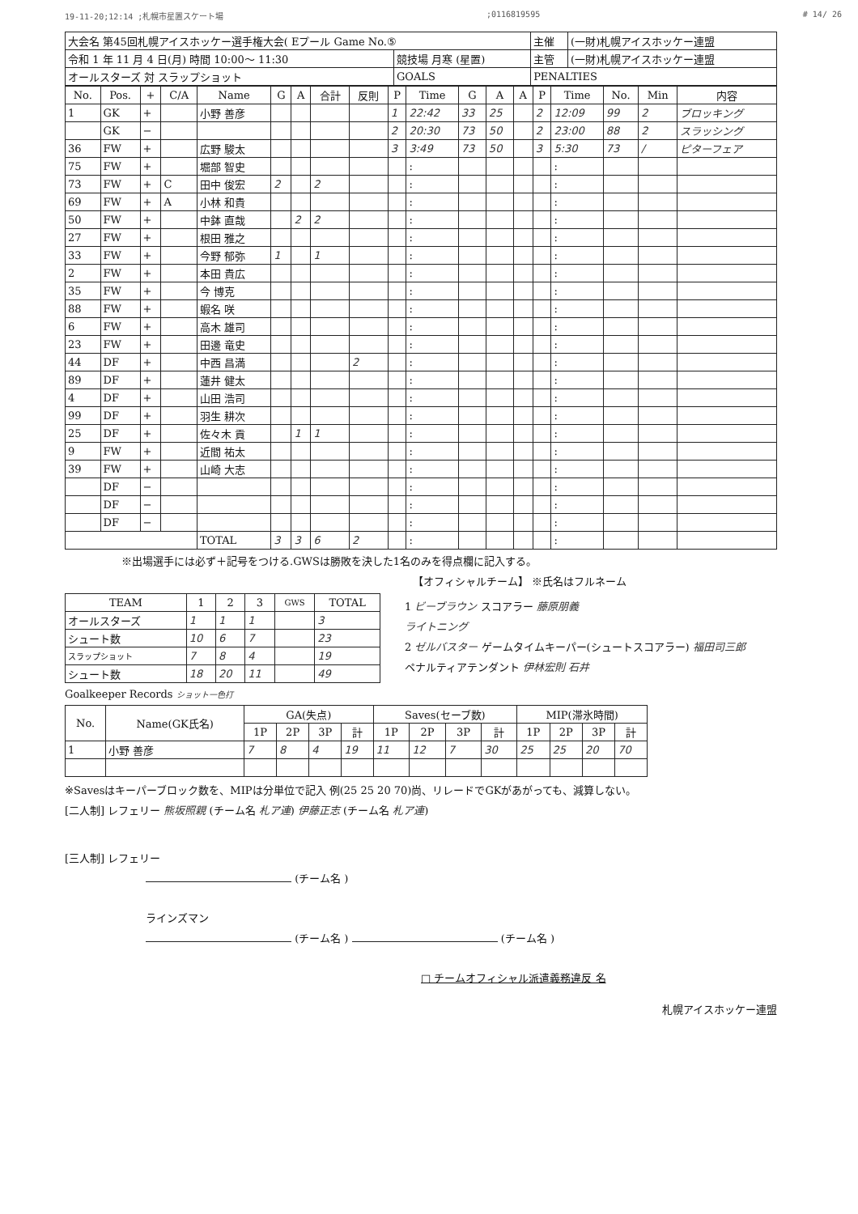19-11-20;12:14 ;札幌市星置スケート場;0116819595 # 14/ 26
| 大会名 第45回札幌アイスホッケー選手権大会( Eプール Game No.⑤ | | 主催 | (一財)札幌アイスホッケー連盟 |
| 令和 1 年 11 月 4 日(月) 時間 10:00～ 11:30 | 競技場 月寒 (星置) | 主管 | (一財)札幌アイスホッケー連盟 |
| オールスターズ 対 スラップショット | GOALS | PENALTIES | |
| No. | Pos. | + | C/A | Name | G | A | 合計 | 反則 | P | Time | G | A | A | P | Time | No. | Min | 内容 |
| --- | --- | --- | --- | --- | --- | --- | --- | --- | --- | --- | --- | --- | --- | --- | --- | --- | --- | --- |
| 1 | GK | + | | 小野 善彦 | | | | | 1 | 22:42 | 33 | 25 | | 2 | 12:09 | 99 | 2 | ブロッキング |
| | GK | − | | | | | | | 2 | 20:30 | 73 | 50 | | 2 | 23:00 | 88 | 2 | スラッシング |
| 36 | FW | + | | 広野 駿太 | | | | | 3 | 3:49 | 73 | 50 | | 3 | 5:30 | 73 | / | ピターフェア |
| 75 | FW | + | | 堀部 智史 | | | | | | : | | | | | : | | | |
| 73 | FW | + | C | 田中 俊宏 | 2 | | 2 | | | : | | | | | : | | | |
| 69 | FW | + | A | 小林 和貴 | | | | | | : | | | | | : | | | |
| 50 | FW | + | | 中鉢 直哉 | | 2 | 2 | | | : | | | | | : | | | |
| 27 | FW | + | | 根田 雅之 | | | | | | : | | | | | : | | | |
| 33 | FW | + | | 今野 郁弥 | 1 | | 1 | | | : | | | | | : | | | |
| 2 | FW | + | | 本田 貴広 | | | | | | : | | | | | : | | | |
| 35 | FW | + | | 今 博克 | | | | | | : | | | | | : | | | |
| 88 | FW | + | | 蝦名 咲 | | | | | | : | | | | | : | | | |
| 6 | FW | + | | 高木 雄司 | | | | | | : | | | | | : | | | |
| 23 | FW | + | | 田邊 竜史 | | | | | | : | | | | | : | | | |
| 44 | DF | + | | 中西 昌満 | | | | 2 | | : | | | | | : | | | |
| 89 | DF | + | | 蓮井 健太 | | | | | | : | | | | | : | | | |
| 4 | DF | + | | 山田 浩司 | | | | | | : | | | | | : | | | |
| 99 | DF | + | | 羽生 耕次 | | | | | | : | | | | | : | | | |
| 25 | DF | + | | 佐々木 貢 | | 1 | 1 | | | : | | | | | : | | | |
| 9 | FW | + | | 近間 祐太 | | | | | | : | | | | | : | | | |
| 39 | FW | + | | 山崎 大志 | | | | | | : | | | | | : | | | |
| | DF | − | | | | | | | | : | | | | | : | | | |
| | DF | − | | | | | | | | : | | | | | : | | | |
| | DF | − | | | | | | | | : | | | | | : | | | |
| | | | | TOTAL | 3 | 3 | 6 | 2 | | : | | | | | : | | | |
※出場選手には必ず＋記号をつける.GWSは勝敗を決した1名のみを得点欄に記入する。
【オフィシャルチーム】 ※氏名はフルネーム
| TEAM | 1 | 2 | 3 | GWS | TOTAL |
| --- | --- | --- | --- | --- | --- |
| オールスターズ | 1 | 1 | 1 | | 3 |
| シュート数 | 10 | 6 | 7 | | 23 |
| スラップショット | 7 | 8 | 4 | | 19 |
| シュート数 | 18 | 20 | 11 | | 49 |
1 ビーブラウン スコアラー 藤原朋義
ライトニング
2 ゼルバスター ゲームタイムキーパー(シュートスコアラー) 福田司三郎
ペナルティアテンダント 伊林宏則 石井
Goalkeeper Records ショット一色打
| No. | Name(GK氏名) | GA(失点) | | | | Saves(セーブ数) | | | | MIP(滞氷時間) | | | |
| --- | --- | --- | --- | --- | --- | --- | --- | --- | --- | --- | --- | --- | --- |
| | | 1P | 2P | 3P | 計 | 1P | 2P | 3P | 計 | 1P | 2P | 3P | 計 |
| 1 | 小野 善彦 | 7 | 8 | 4 | 19 | 11 | 12 | 7 | 30 | 25 | 25 | 20 | 70 |
※Savesはキーパーブロック数を、MIPは分単位で記入 例(25 25 20 70)尚、リレードでGKがあがっても、減算しない。
[二人制] レフェリー 熊坂照親 (チーム名 札ア連) 伊藤正志 (チーム名 札ア連)
[三人制] レフェリー
(チーム名 )
ラインズマン
(チーム名 ) (チーム名 )
□ チームオフィシャル派遣義務違反 名
札幌アイスホッケー連盟